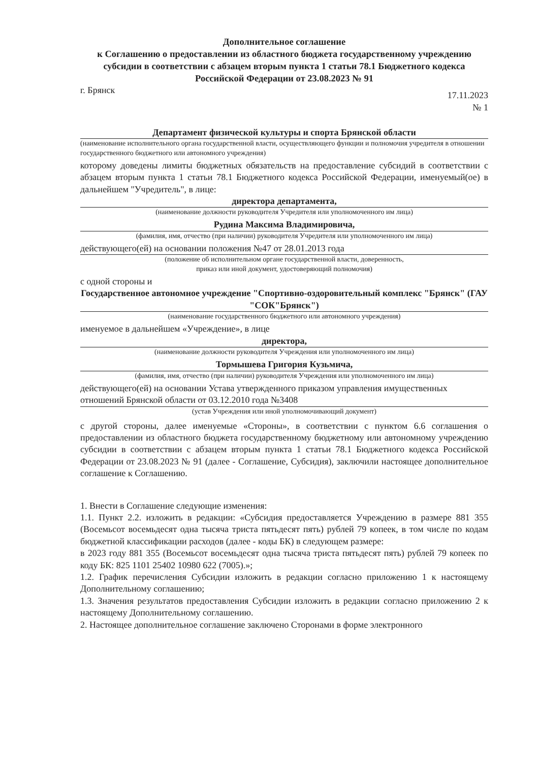Дополнительное соглашение
к Соглашению о предоставлении из областного бюджета государственному учреждению субсидии в соответствии с абзацем вторым пункта 1 статьи 78.1 Бюджетного кодекса Российской Федерации от 23.08.2023 № 91
г. Брянск 17.11.2023
№ 1
Департамент физической культуры и спорта Брянской области
(наименование исполнительного органа государственной власти, осуществляющего функции и полномочия учредителя в отношении государственного бюджетного или автономного учреждения)
которому доведены лимиты бюджетных обязательств на предоставление субсидий в соответствии с абзацем вторым пункта 1 статьи 78.1 Бюджетного кодекса Российской Федерации, именуемый(ое) в дальнейшем "Учредитель", в лице:
директора департамента,
(наименование должности руководителя Учредителя или уполномоченного им лица)
Рудина Максима Владимировича,
(фамилия, имя, отчество (при наличии) руководителя Учредителя или уполномоченного им лица)
действующего(ей) на основании положения №47 от 28.01.2013 года
(положение об исполнительном органе государственной власти, доверенность,
приказ или иной документ, удостоверяющий полномочия)
с одной стороны и
Государственное автономное учреждение "Спортивно-оздоровительный комплекс "Брянск" (ГАУ "СОК"Брянск")
(наименование государственного бюджетного или автономного учреждения)
именуемое в дальнейшем «Учреждение», в лице
директора,
(наименование должности руководителя Учреждения или уполномоченного им лица)
Тормышева Григория Кузьмича,
(фамилия, имя, отчество (при наличии) руководителя Учреждения или уполномоченного им лица)
действующего(ей) на основании Устава утвержденного приказом управления имущественных отношений Брянской области от 03.12.2010 года №3408
(устав Учреждения или иной уполномочивающий документ)
с другой стороны, далее именуемые «Стороны», в соответствии с пунктом 6.6 соглашения о предоставлении из областного бюджета государственному бюджетному или автономному учреждению субсидии в соответствии с абзацем вторым пункта 1 статьи 78.1 Бюджетного кодекса Российской Федерации от 23.08.2023 № 91 (далее - Соглашение, Субсидия), заключили настоящее дополнительное соглашение к Соглашению.
1. Внести в Соглашение следующие изменения:
1.1. Пункт 2.2. изложить в редакции: «Субсидия предоставляется Учреждению в размере 881 355 (Восемьсот восемьдесят одна тысяча триста пятьдесят пять) рублей 79 копеек, в том числе по кодам бюджетной классификации расходов (далее - коды БК) в следующем размере:
в 2023 году 881 355 (Восемьсот восемьдесят одна тысяча триста пятьдесят пять) рублей 79 копеек по коду БК: 825 1101 25402 10980 622 (7005).»;
1.2. График перечисления Субсидии изложить в редакции согласно приложению 1 к настоящему Дополнительному соглашению;
1.3. Значения результатов предоставления Субсидии изложить в редакции согласно приложению 2 к настоящему Дополнительному соглашению.
2. Настоящее дополнительное соглашение заключено Сторонами в форме электронного